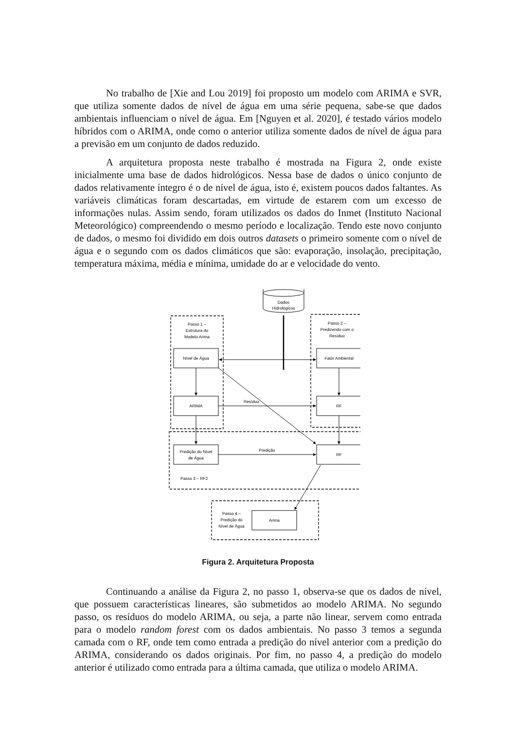No trabalho de [Xie and Lou 2019] foi proposto um modelo com ARIMA e SVR, que utiliza somente dados de nível de água em uma série pequena, sabe-se que dados ambientais influenciam o nível de água. Em [Nguyen et al. 2020], é testado vários modelo híbridos com o ARIMA, onde como o anterior utiliza somente dados de nível de água para a previsão em um conjunto de dados reduzido.
A arquitetura proposta neste trabalho é mostrada na Figura 2, onde existe inicialmente uma base de dados hidrológicos. Nessa base de dados o único conjunto de dados relativamente íntegro é o de nível de água, isto é, existem poucos dados faltantes. As variáveis climáticas foram descartadas, em virtude de estarem com um excesso de informações nulas. Assim sendo, foram utilizados os dados do Inmet (Instituto Nacional Meteorológico) compreendendo o mesmo período e localização. Tendo este novo conjunto de dados, o mesmo foi dividido em dois outros datasets o primeiro somente com o nível de água e o segundo com os dados climáticos que são: evaporação, insolação, precipitação, temperatura máxima, média e mínima, umidade do ar e velocidade do vento.
Dados
Hidrológicos
Passo 1 –
Estrutura do
Modelo Arima
Passo 2 –
Predizendo com o
Resíduo
Nível de Água
Fator Ambiental
ARIMA
RF
Resíduo
Predição do Nível
de Água
RF
Predição
Passo 3 – RF2
Passo 4 –
Predição do
Nível de Água
Arima
Figura 2. Arquitetura Proposta
Continuando a análise da Figura 2, no passo 1, observa-se que os dados de nível, que possuem características lineares, são submetidos ao modelo ARIMA. No segundo passo, os resíduos do modelo ARIMA, ou seja, a parte não linear, servem como entrada para o modelo random forest com os dados ambientais. No passo 3 temos a segunda camada com o RF, onde tem como entrada a predição do nível anterior com a predição do ARIMA, considerando os dados originais. Por fim, no passo 4, a predição do modelo anterior é utilizado como entrada para a última camada, que utiliza o modelo ARIMA.